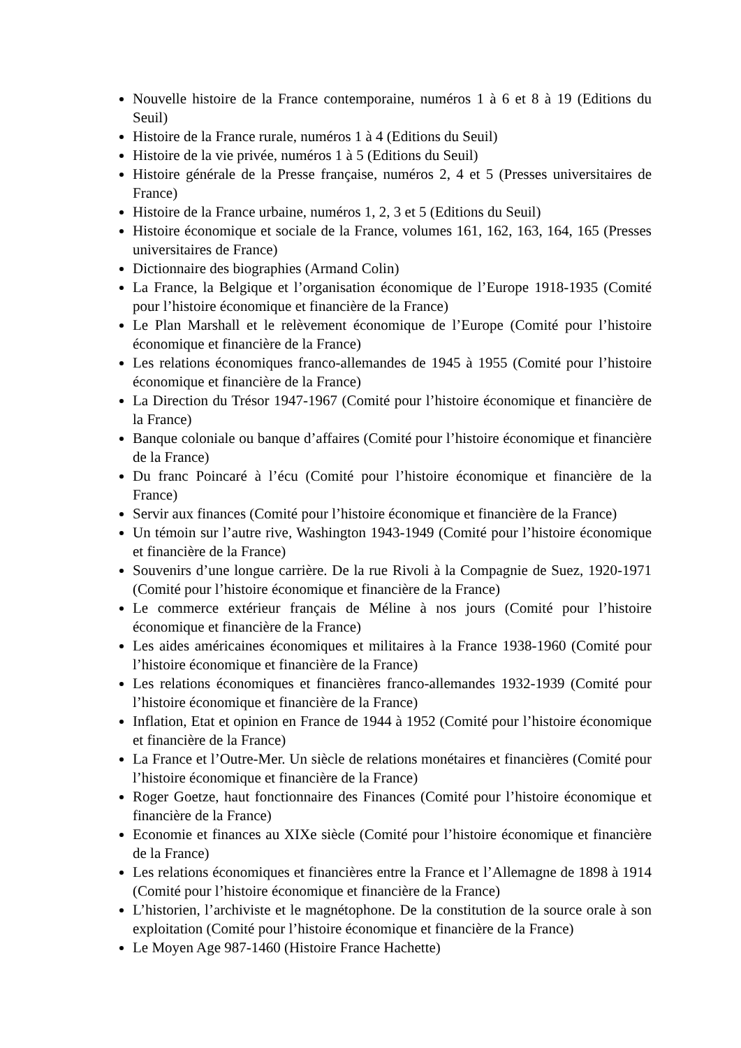Nouvelle histoire de la France contemporaine, numéros 1 à 6 et 8 à 19 (Editions du Seuil)
Histoire de la France rurale, numéros 1 à 4 (Editions du Seuil)
Histoire de la vie privée, numéros 1 à 5 (Editions du Seuil)
Histoire générale de la Presse française, numéros 2, 4 et 5 (Presses universitaires de France)
Histoire de la France urbaine, numéros 1, 2, 3 et 5 (Editions du Seuil)
Histoire économique et sociale de la France, volumes 161, 162, 163, 164, 165 (Presses universitaires de France)
Dictionnaire des biographies (Armand Colin)
La France, la Belgique et l’organisation économique de l’Europe 1918-1935 (Comité pour l’histoire économique et financière de la France)
Le Plan Marshall et le relèvement économique de l’Europe (Comité pour l’histoire économique et financière de la France)
Les relations économiques franco-allemandes de 1945 à 1955 (Comité pour l’histoire économique et financière de la France)
La Direction du Trésor 1947-1967 (Comité pour l’histoire économique et financière de la France)
Banque coloniale ou banque d’affaires (Comité pour l’histoire économique et financière de la France)
Du franc Poincaré à l’écu (Comité pour l’histoire économique et financière de la France)
Servir aux finances (Comité pour l’histoire économique et financière de la France)
Un témoin sur l’autre rive, Washington 1943-1949 (Comité pour l’histoire économique et financière de la France)
Souvenirs d’une longue carrière. De la rue Rivoli à la Compagnie de Suez, 1920-1971 (Comité pour l’histoire économique et financière de la France)
Le commerce extérieur français de Méline à nos jours (Comité pour l’histoire économique et financière de la France)
Les aides américaines économiques et militaires à la France 1938-1960 (Comité pour l’histoire économique et financière de la France)
Les relations économiques et financières franco-allemandes 1932-1939 (Comité pour l’histoire économique et financière de la France)
Inflation, Etat et opinion en France de 1944 à 1952 (Comité pour l’histoire économique et financière de la France)
La France et l’Outre-Mer. Un siècle de relations monétaires et financières (Comité pour l’histoire économique et financière de la France)
Roger Goetze, haut fonctionnaire des Finances (Comité pour l’histoire économique et financière de la France)
Economie et finances au XIXe siècle (Comité pour l’histoire économique et financière de la France)
Les relations économiques et financières entre la France et l’Allemagne de 1898 à 1914 (Comité pour l’histoire économique et financière de la France)
L’historien, l’archiviste et le magnétophone. De la constitution de la source orale à son exploitation (Comité pour l’histoire économique et financière de la France)
Le Moyen Age 987-1460 (Histoire France Hachette)